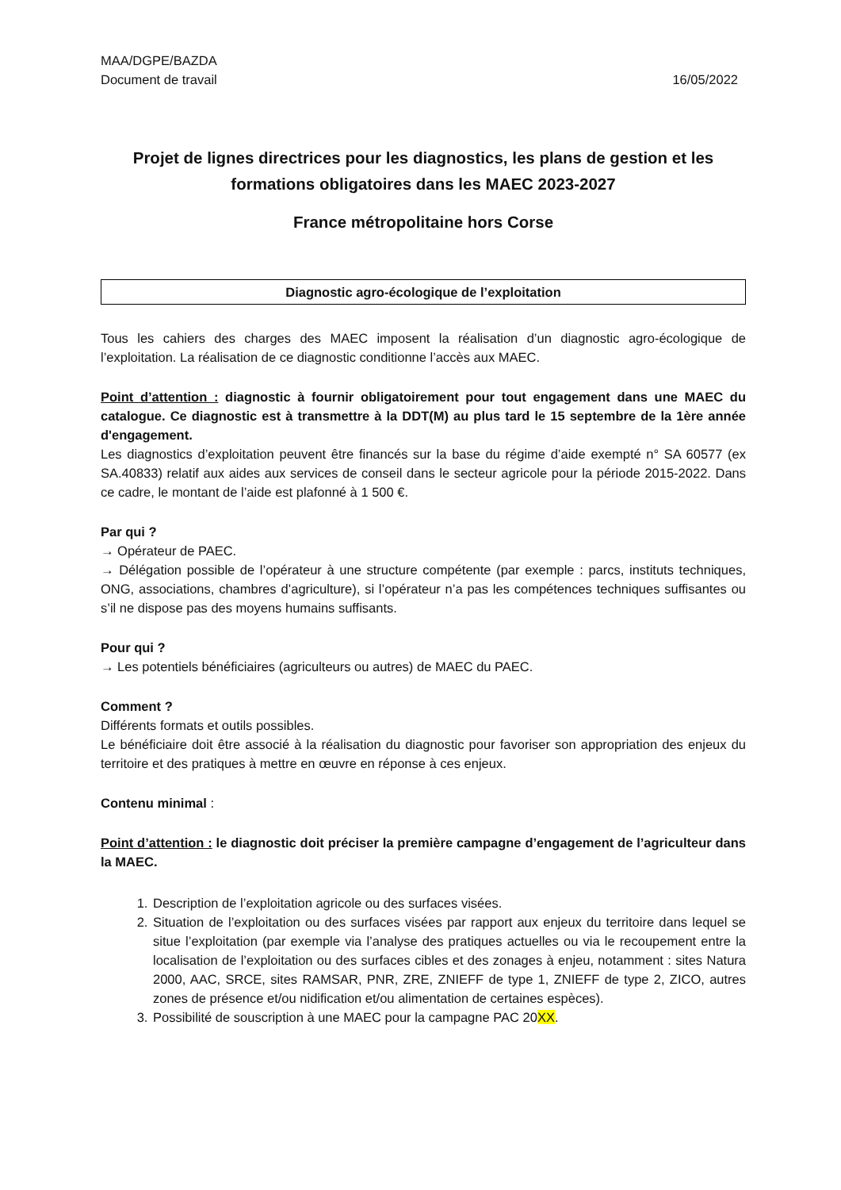MAA/DGPE/BAZDA
Document de travail 16/05/2022
Projet de lignes directrices pour les diagnostics, les plans de gestion et les formations obligatoires dans les MAEC 2023-2027
France métropolitaine hors Corse
Diagnostic agro-écologique de l’exploitation
Tous les cahiers des charges des MAEC imposent la réalisation d’un diagnostic agro-écologique de l’exploitation. La réalisation de ce diagnostic conditionne l’accès aux MAEC.
Point d’attention : diagnostic à fournir obligatoirement pour tout engagement dans une MAEC du catalogue. Ce diagnostic est à transmettre à la DDT(M) au plus tard le 15 septembre de la 1ère année d'engagement.
Les diagnostics d’exploitation peuvent être financés sur la base du régime d’aide exempté n° SA 60577 (ex SA.40833) relatif aux aides aux services de conseil dans le secteur agricole pour la période 2015-2022. Dans ce cadre, le montant de l’aide est plafonné à 1 500 €.
Par qui ?
→ Opérateur de PAEC.
→ Délégation possible de l’opérateur à une structure compétente (par exemple : parcs, instituts techniques, ONG, associations, chambres d’agriculture), si l’opérateur n’a pas les compétences techniques suffisantes ou s’il ne dispose pas des moyens humains suffisants.
Pour qui ?
→ Les potentiels bénéficiaires (agriculteurs ou autres) de MAEC du PAEC.
Comment ?
Différents formats et outils possibles.
Le bénéficiaire doit être associé à la réalisation du diagnostic pour favoriser son appropriation des enjeux du territoire et des pratiques à mettre en œuvre en réponse à ces enjeux.
Contenu minimal :
Point d’attention : le diagnostic doit préciser la première campagne d’engagement de l’agriculteur dans la MAEC.
1. Description de l’exploitation agricole ou des surfaces visées.
2. Situation de l’exploitation ou des surfaces visées par rapport aux enjeux du territoire dans lequel se situe l’exploitation (par exemple via l’analyse des pratiques actuelles ou via le recoupement entre la localisation de l’exploitation ou des surfaces cibles et des zonages à enjeu, notamment : sites Natura 2000, AAC, SRCE, sites RAMSAR, PNR, ZRE, ZNIEFF de type 1, ZNIEFF de type 2, ZICO, autres zones de présence et/ou nidification et/ou alimentation de certaines espèces).
3. Possibilité de souscription à une MAEC pour la campagne PAC 20XX.